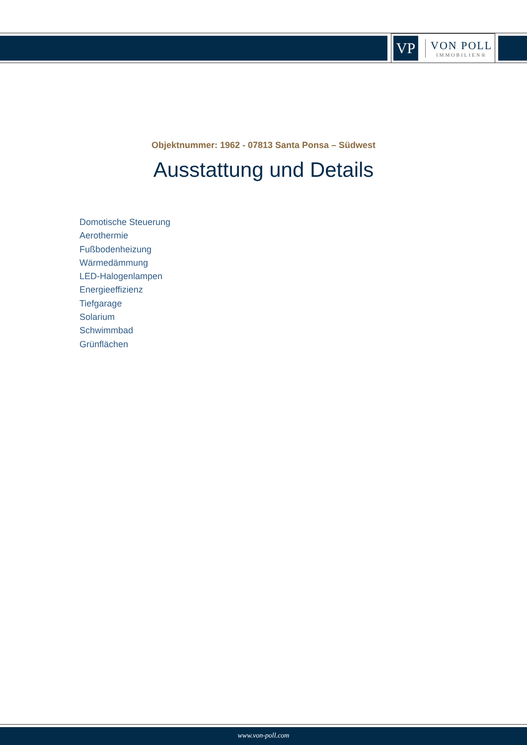VP
VON POLL
IMMOBILIEN®
Objektnummer: 1962 - 07813 Santa Ponsa – Südwest
Ausstattung und Details
Domotische Steuerung
Aerothermie
Fußbodenheizung
Wärmedämmung
LED-Halogenlampen
Energieeffizienz
Tiefgarage
Solarium
Schwimmbad
Grünflächen
www.von-poll.com